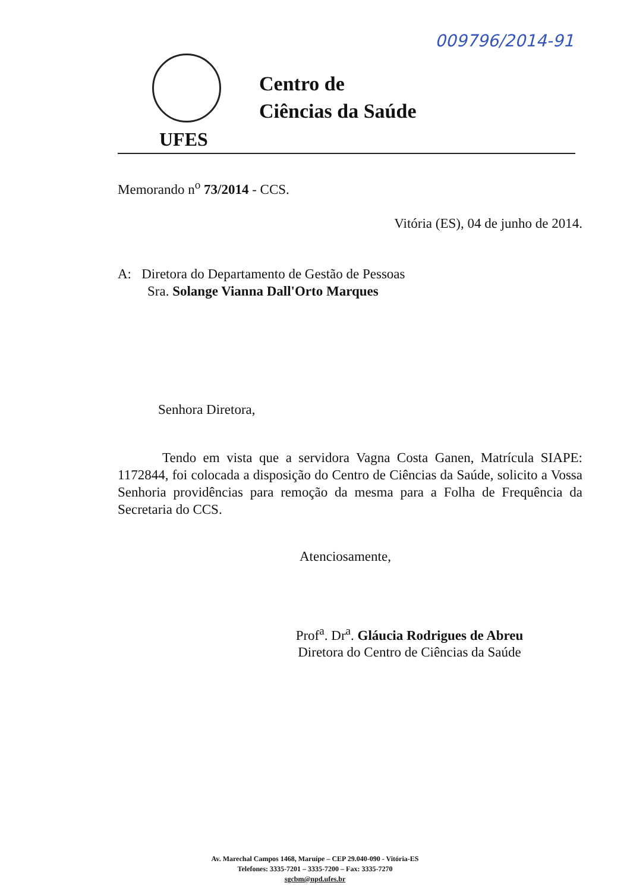009796/2014-91
Centro de
Ciências da Saúde
UFES
Memorando n<sup>o</sup> 73/2014 - CCS.
Vitória (ES), 04 de junho de 2014.
A: Diretora do Departamento de Gestão de Pessoas
Sra. Solange Vianna Dall'Orto Marques
Senhora Diretora,
Tendo em vista que a servidora Vagna Costa Ganen, Matrícula SIAPE: 1172844, foi colocada a disposição do Centro de Ciências da Saúde, solicito a Vossa Senhoria providências para remoção da mesma para a Folha de Frequência da Secretaria do CCS.
Atenciosamente,
Prof<sup>a</sup>. Dr<sup>a</sup>. Gláucia Rodrigues de Abreu
Diretora do Centro de Ciências da Saúde
Av. Marechal Campos 1468, Maruípe – CEP 29.040-090 - Vitória-ES
Telefones: 3335-7201 – 3335-7200 – Fax: 3335-7270
sgcbm@npd.ufes.br